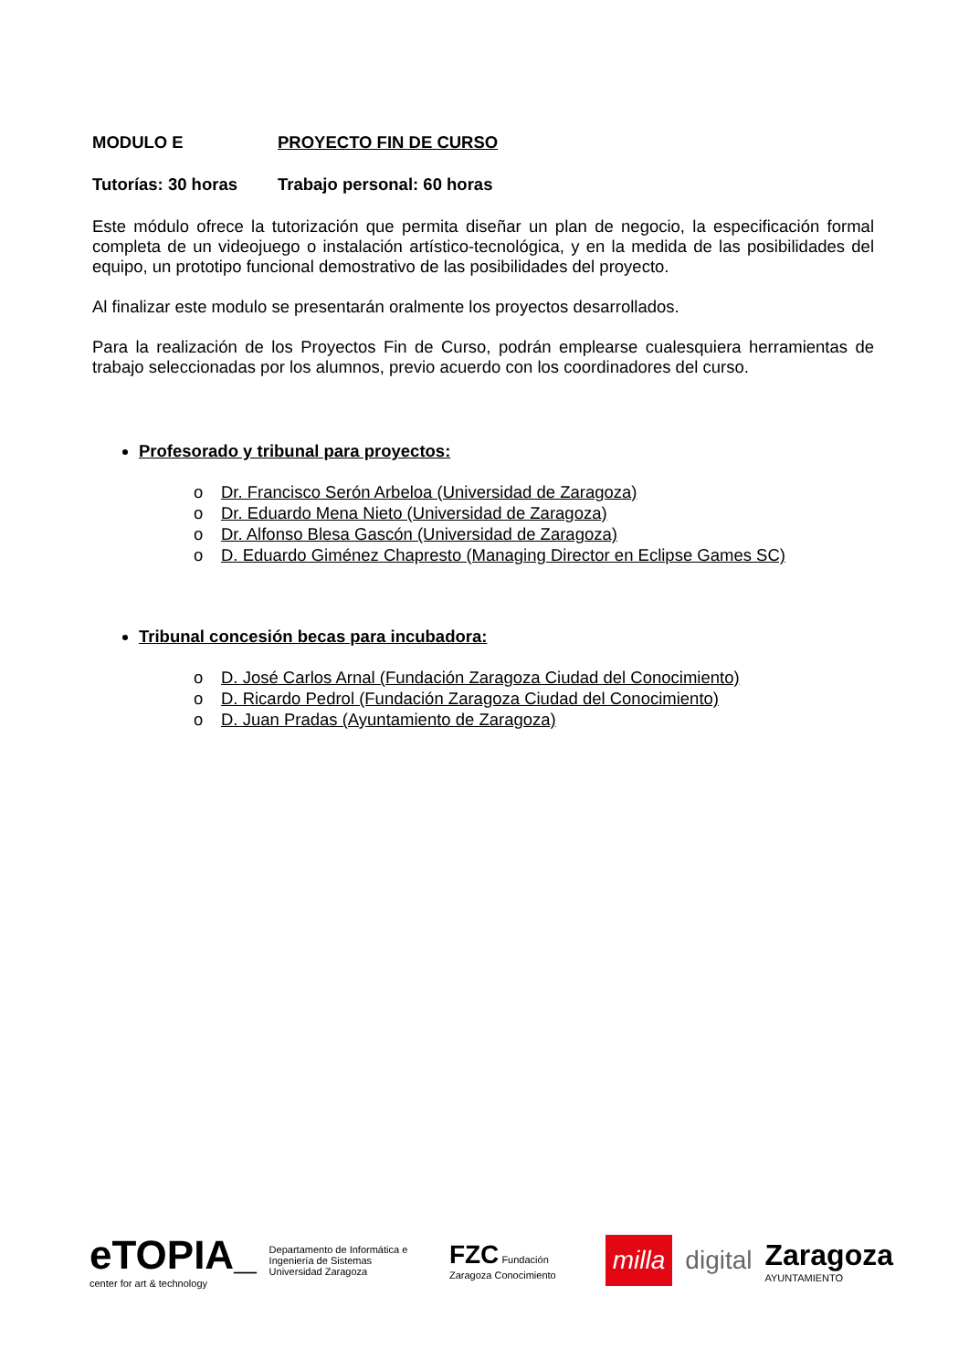MODULO E PROYECTO FIN DE CURSO
Tutorías: 30 horas Trabajo personal: 60 horas
Este módulo ofrece la tutorización que permita diseñar un plan de negocio, la especificación formal completa de un videojuego o instalación artístico-tecnológica, y en la medida de las posibilidades del equipo, un prototipo funcional demostrativo de las posibilidades del proyecto.
Al finalizar este modulo se presentarán oralmente los proyectos desarrollados.
Para la realización de los Proyectos Fin de Curso, podrán emplearse cualesquiera herramientas de trabajo seleccionadas por los alumnos, previo acuerdo con los coordinadores del curso.
Profesorado y tribunal para proyectos:
o Dr. Francisco Serón Arbeloa (Universidad de Zaragoza)
o Dr. Eduardo Mena Nieto (Universidad de Zaragoza)
o Dr. Alfonso Blesa Gascón (Universidad de Zaragoza)
o D. Eduardo Giménez Chapresto (Managing Director en Eclipse Games SC)
Tribunal concesión becas para incubadora:
o D. José Carlos Arnal (Fundación Zaragoza Ciudad del Conocimiento)
o D. Ricardo Pedrol (Fundación Zaragoza Ciudad del Conocimiento)
o D. Juan Pradas (Ayuntamiento de Zaragoza)
eTOPIA_
center for art & technology
Departamento de Informática e Ingeniería de Sistemas
Universidad Zaragoza
FZC Fundación Zaragoza Conocimiento
milla
digital
Zaragoza
AYUNTAMIENTO